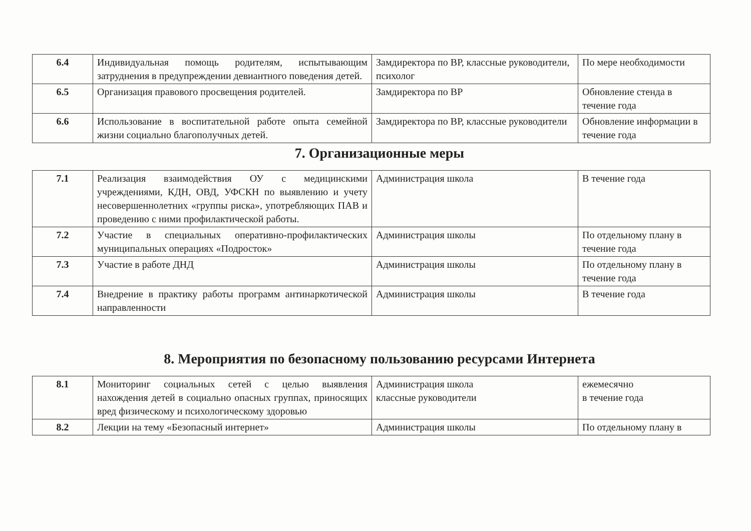| 6.4 | Индивидуальная помощь родителям, испытывающим затруднения в предупреждении девиантного поведения детей. | Замдиректора по ВР, классные руководители, психолог | По мере необходимости |
| 6.5 | Организация правового просвещения родителей. | Замдиректора по ВР | Обновление стенда в течение года |
| 6.6 | Использование в воспитательной работе опыта семейной жизни социально благополучных детей. | Замдиректора по ВР, классные руководители | Обновление информации в течение года |
7. Организационные меры
| 7.1 | Реализация взаимодействия ОУ с медицинскими учреждениями, КДН, ОВД, УФСКН по выявлению и учету несовершеннолетних «группы риска», употребляющих ПАВ и проведению с ними профилактической работы. | Администрация школа | В течение года |
| 7.2 | Участие в специальных оперативно-профилактических муниципальных операциях «Подросток» | Администрация школы | По отдельному плану в течение года |
| 7.3 | Участие в работе ДНД | Администрация школы | По отдельному плану в течение года |
| 7.4 | Внедрение в практику работы программ антинаркотической направленности | Администрация школы | В течение года |
8. Мероприятия по безопасному пользованию ресурсами Интернета
| 8.1 | Мониторинг социальных сетей с целью выявления нахождения детей в социально опасных группах, приносящих вред физическому и психологическому здоровью | Администрация школа классные руководители | ежемесячно в течение года |
| 8.2 | Лекции на тему «Безопасный интернет» | Администрация школы | По отдельному плану в |